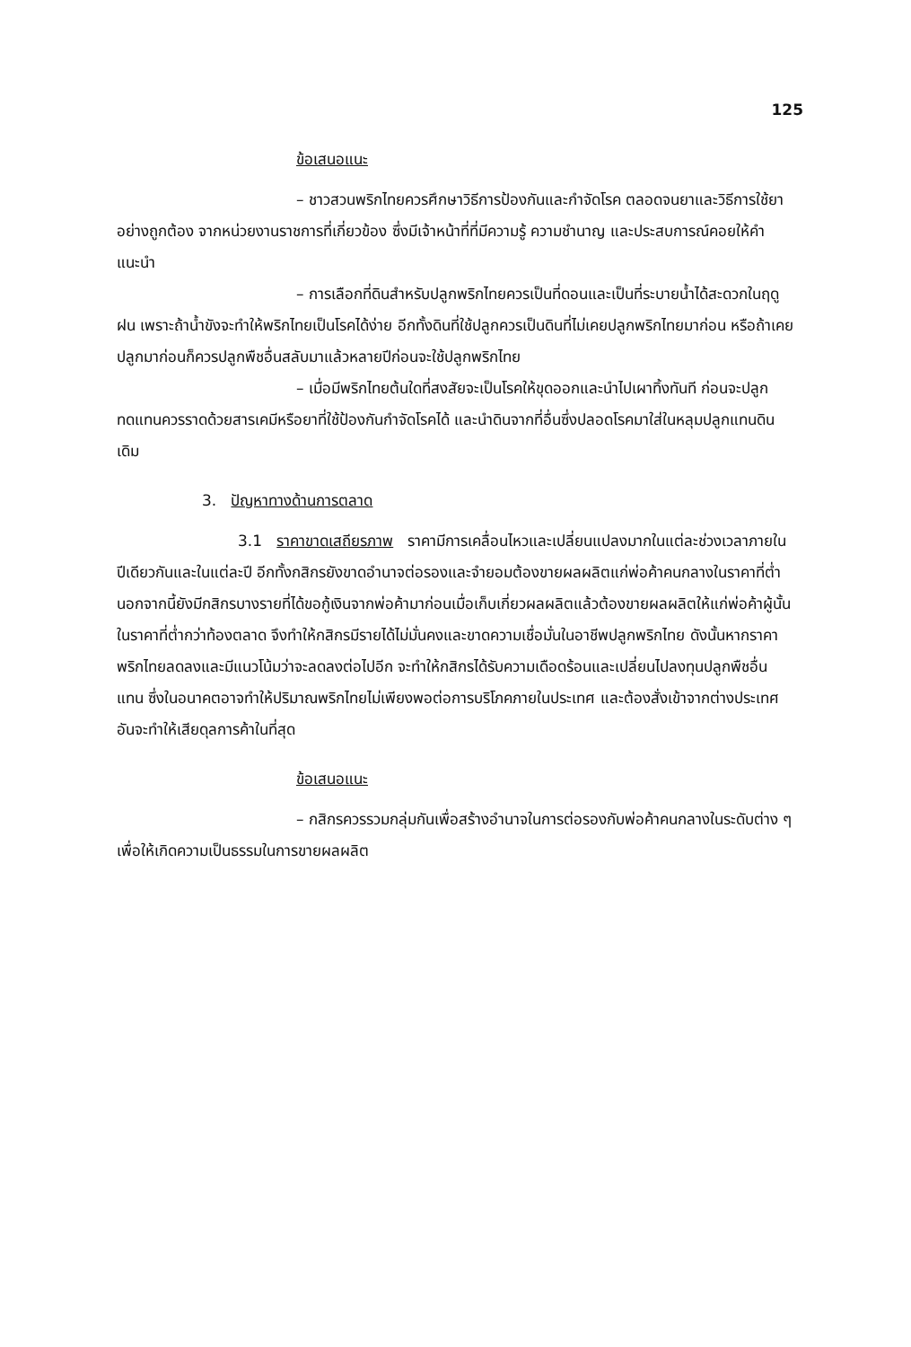125
ข้อเสนอแนะ
– ชาวสวนพริกไทยควรศึกษาวิธีการป้องกันและกำจัดโรค ตลอดจนยาและวิธีการใช้ยาอย่างถูกต้อง จากหน่วยงานราชการที่เกี่ยวข้อง ซึ่งมีเจ้าหน้าที่ที่มีความรู้ ความชำนาญ และประสบการณ์คอยให้คำแนะนำ
– การเลือกที่ดินสำหรับปลูกพริกไทยควรเป็นที่ดอนและเป็นที่ระบายน้ำได้สะดวกในฤดูฝน เพราะถ้าน้ำขังจะทำให้พริกไทยเป็นโรคได้ง่าย อีกทั้งดินที่ใช้ปลูกควรเป็นดินที่ไม่เคยปลูกพริกไทยมาก่อน หรือถ้าเคยปลูกมาก่อนก็ควรปลูกพืชอื่นสลับมาแล้วหลายปีก่อนจะใช้ปลูกพริกไทย
– เมื่อมีพริกไทยต้นใดที่สงสัยจะเป็นโรคให้ขุดออกและนำไปเผาทิ้งทันที ก่อนจะปลูกทดแทนควรราดด้วยสารเคมีหรือยาที่ใช้ป้องกันกำจัดโรคได้ และนำดินจากที่อื่นซึ่งปลอดโรคมาใส่ในหลุมปลูกแทนดินเดิม
3. ปัญหาทางด้านการตลาด
3.1 ราคาขาดเสถียรภาพ ราคามีการเคลื่อนไหวและเปลี่ยนแปลงมากในแต่ละช่วงเวลาภายในปีเดียวกันและในแต่ละปี อีกทั้งกสิกรยังขาดอำนาจต่อรองและจำยอมต้องขายผลผลิตแก่พ่อค้าคนกลางในราคาที่ต่ำ นอกจากนี้ยังมีกสิกรบางรายที่ได้ขอกู้เงินจากพ่อค้ามาก่อนเมื่อเก็บเกี่ยวผลผลิตแล้วต้องขายผลผลิตให้แก่พ่อค้าผู้นั้นในราคาที่ต่ำกว่าท้องตลาด จึงทำให้กสิกรมีรายได้ไม่มั่นคงและขาดความเชื่อมั่นในอาชีพปลูกพริกไทย ดังนั้นหากราคาพริกไทยลดลงและมีแนวโน้มว่าจะลดลงต่อไปอีก จะทำให้กสิกรได้รับความเดือดร้อนและเปลี่ยนไปลงทุนปลูกพืชอื่นแทน ซึ่งในอนาคตอาจทำให้ปริมาณพริกไทยไม่เพียงพอต่อการบริโภคภายในประเทศ และต้องสั่งเข้าจากต่างประเทศ อันจะทำให้เสียดุลการค้าในที่สุด
ข้อเสนอแนะ
– กสิกรควรรวมกลุ่มกันเพื่อสร้างอำนาจในการต่อรองกับพ่อค้าคนกลางในระดับต่าง ๆ เพื่อให้เกิดความเป็นธรรมในการขายผลผลิต